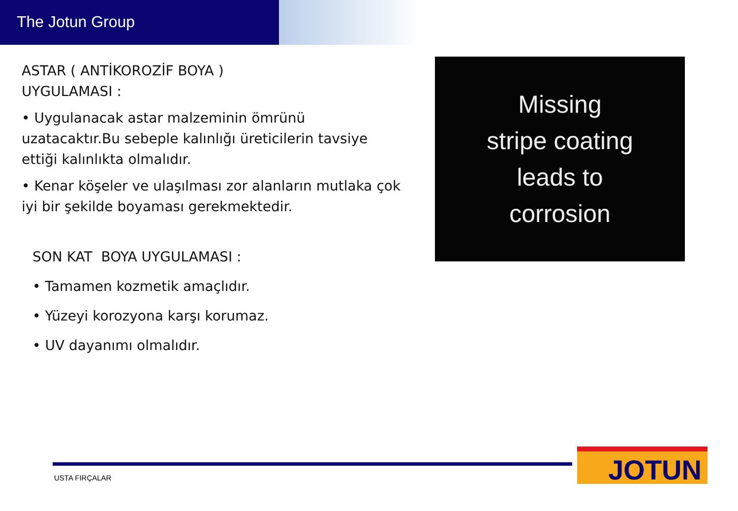The Jotun Group
ASTAR ( ANTİKOROZİF BOYA )
UYGULAMASI :
• Uygulanacak astar malzeminin ömrünü uzatacaktır.Bu sebeple kalınlığı üreticilerin tavsiye ettiği kalınlıkta olmalıdır.
• Kenar köşeler ve ulaşılması zor alanların mutlaka çok iyi bir şekilde boyaması gerekmektedir.
SON KAT BOYA UYGULAMASI :
• Tamamen kozmetik amaçlıdır.
• Yüzeyi korozyona karşı korumaz.
• UV dayanımı olmalıdır.
Missing
stripe coating
leads to
corrosion
USTA FIRÇALAR JOTUN